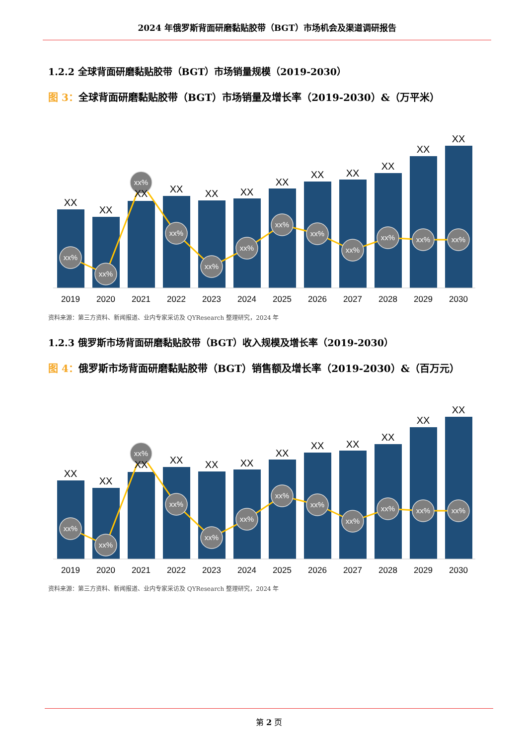2024 年俄罗斯背面研磨黏贴胶带（BGT）市场机会及渠道调研报告
1.2.2 全球背面研磨黏贴胶带（BGT）市场销量规模（2019-2030）
图 3：全球背面研磨黏贴胶带（BGT）市场销量及增长率（2019-2030）&（万平米）
xx%
xx%
xx%
xx%
xx%
xx%
xx%
xx%
xx%
xx%
xx%
xx%
XX
XX
XX
XX
XX
XX
XX
XX
XX
XX
XX
XX
2019
2020
2021
2022
2023
2024
2025
2026
2027
2028
2029
2030
资料来源：第三方资料、新闻报道、业内专家采访及 QYResearch 整理研究，2024 年
1.2.3 俄罗斯市场背面研磨黏贴胶带（BGT）收入规模及增长率（2019-2030）
图 4：俄罗斯市场背面研磨黏贴胶带（BGT）销售额及增长率（2019-2030）&（百万元）
xx%
xx%
xx%
xx%
xx%
xx%
xx%
xx%
xx%
xx%
xx%
xx%
XX
XX
XX
XX
XX
XX
XX
XX
XX
XX
XX
XX
2019
2020
2021
2022
2023
2024
2025
2026
2027
2028
2029
2030
资料来源：第三方资料、新闻报道、业内专家采访及 QYResearch 整理研究，2024 年
第 2 页